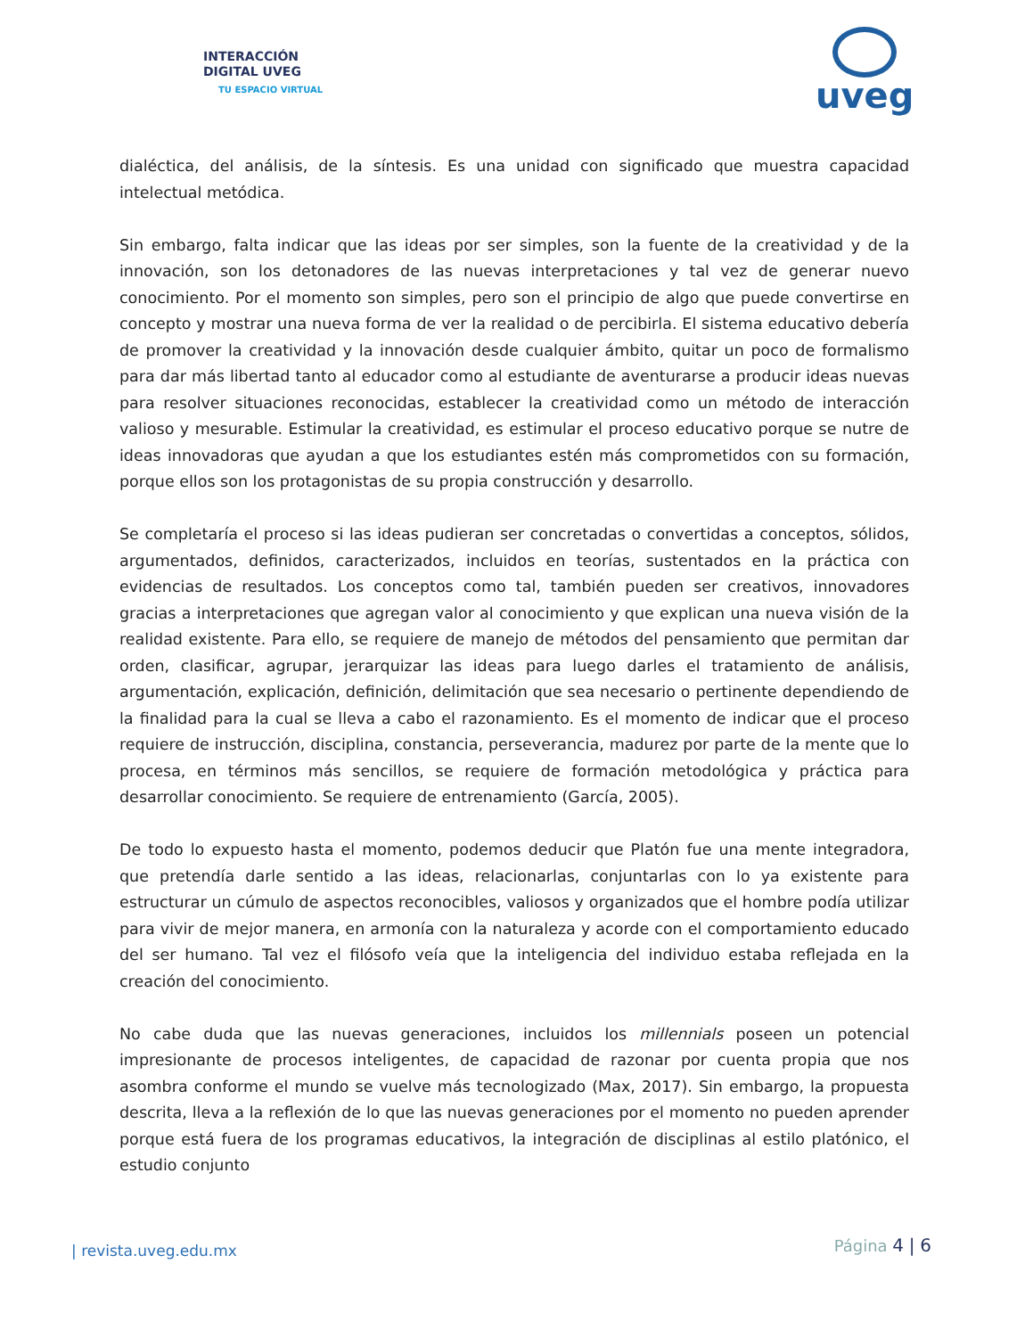INTERACCIÓN
DIGITAL UVEG
TU ESPACIO VIRTUAL
uveg
dialéctica, del análisis, de la síntesis. Es una unidad con significado que muestra capacidad intelectual metódica.
Sin embargo, falta indicar que las ideas por ser simples, son la fuente de la creatividad y de la innovación, son los detonadores de las nuevas interpretaciones y tal vez de generar nuevo conocimiento. Por el momento son simples, pero son el principio de algo que puede convertirse en concepto y mostrar una nueva forma de ver la realidad o de percibirla. El sistema educativo debería de promover la creatividad y la innovación desde cualquier ámbito, quitar un poco de formalismo para dar más libertad tanto al educador como al estudiante de aventurarse a producir ideas nuevas para resolver situaciones reconocidas, establecer la creatividad como un método de interacción valioso y mesurable. Estimular la creatividad, es estimular el proceso educativo porque se nutre de ideas innovadoras que ayudan a que los estudiantes estén más comprometidos con su formación, porque ellos son los protagonistas de su propia construcción y desarrollo.
Se completaría el proceso si las ideas pudieran ser concretadas o convertidas a conceptos, sólidos, argumentados, definidos, caracterizados, incluidos en teorías, sustentados en la práctica con evidencias de resultados. Los conceptos como tal, también pueden ser creativos, innovadores gracias a interpretaciones que agregan valor al conocimiento y que explican una nueva visión de la realidad existente. Para ello, se requiere de manejo de métodos del pensamiento que permitan dar orden, clasificar, agrupar, jerarquizar las ideas para luego darles el tratamiento de análisis, argumentación, explicación, definición, delimitación que sea necesario o pertinente dependiendo de la finalidad para la cual se lleva a cabo el razonamiento. Es el momento de indicar que el proceso requiere de instrucción, disciplina, constancia, perseverancia, madurez por parte de la mente que lo procesa, en términos más sencillos, se requiere de formación metodológica y práctica para desarrollar conocimiento. Se requiere de entrenamiento (García, 2005).
De todo lo expuesto hasta el momento, podemos deducir que Platón fue una mente integradora, que pretendía darle sentido a las ideas, relacionarlas, conjuntarlas con lo ya existente para estructurar un cúmulo de aspectos reconocibles, valiosos y organizados que el hombre podía utilizar para vivir de mejor manera, en armonía con la naturaleza y acorde con el comportamiento educado del ser humano. Tal vez el filósofo veía que la inteligencia del individuo estaba reflejada en la creación del conocimiento.
No cabe duda que las nuevas generaciones, incluidos los millennials poseen un potencial impresionante de procesos inteligentes, de capacidad de razonar por cuenta propia que nos asombra conforme el mundo se vuelve más tecnologizado (Max, 2017). Sin embargo, la propuesta descrita, lleva a la reflexión de lo que las nuevas generaciones por el momento no pueden aprender porque está fuera de los programas educativos, la integración de disciplinas al estilo platónico, el estudio conjunto
| revista.uveg.edu.mx Página 4 | 6